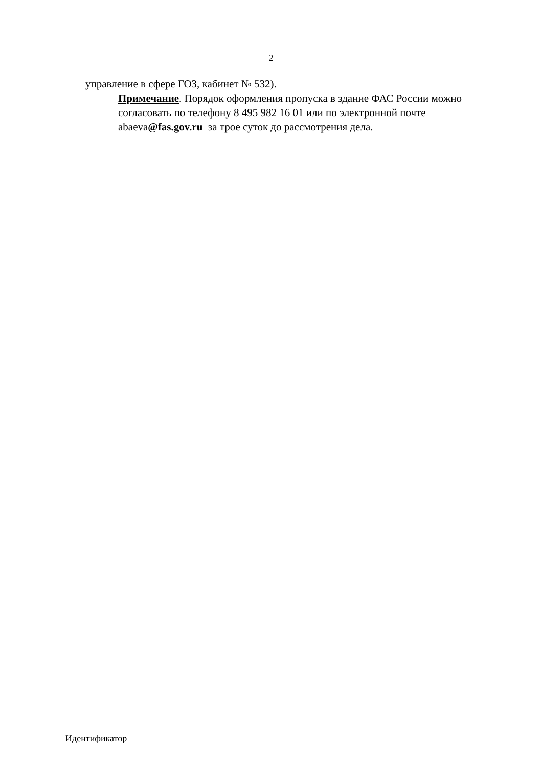2
управление в сфере ГОЗ, кабинет № 532).
Примечание. Порядок оформления пропуска в здание ФАС России можно согласовать по телефону 8 495 982 16 01 или по электронной почте abaeva@fas.gov.ru за трое суток до рассмотрения дела.
Идентификатор